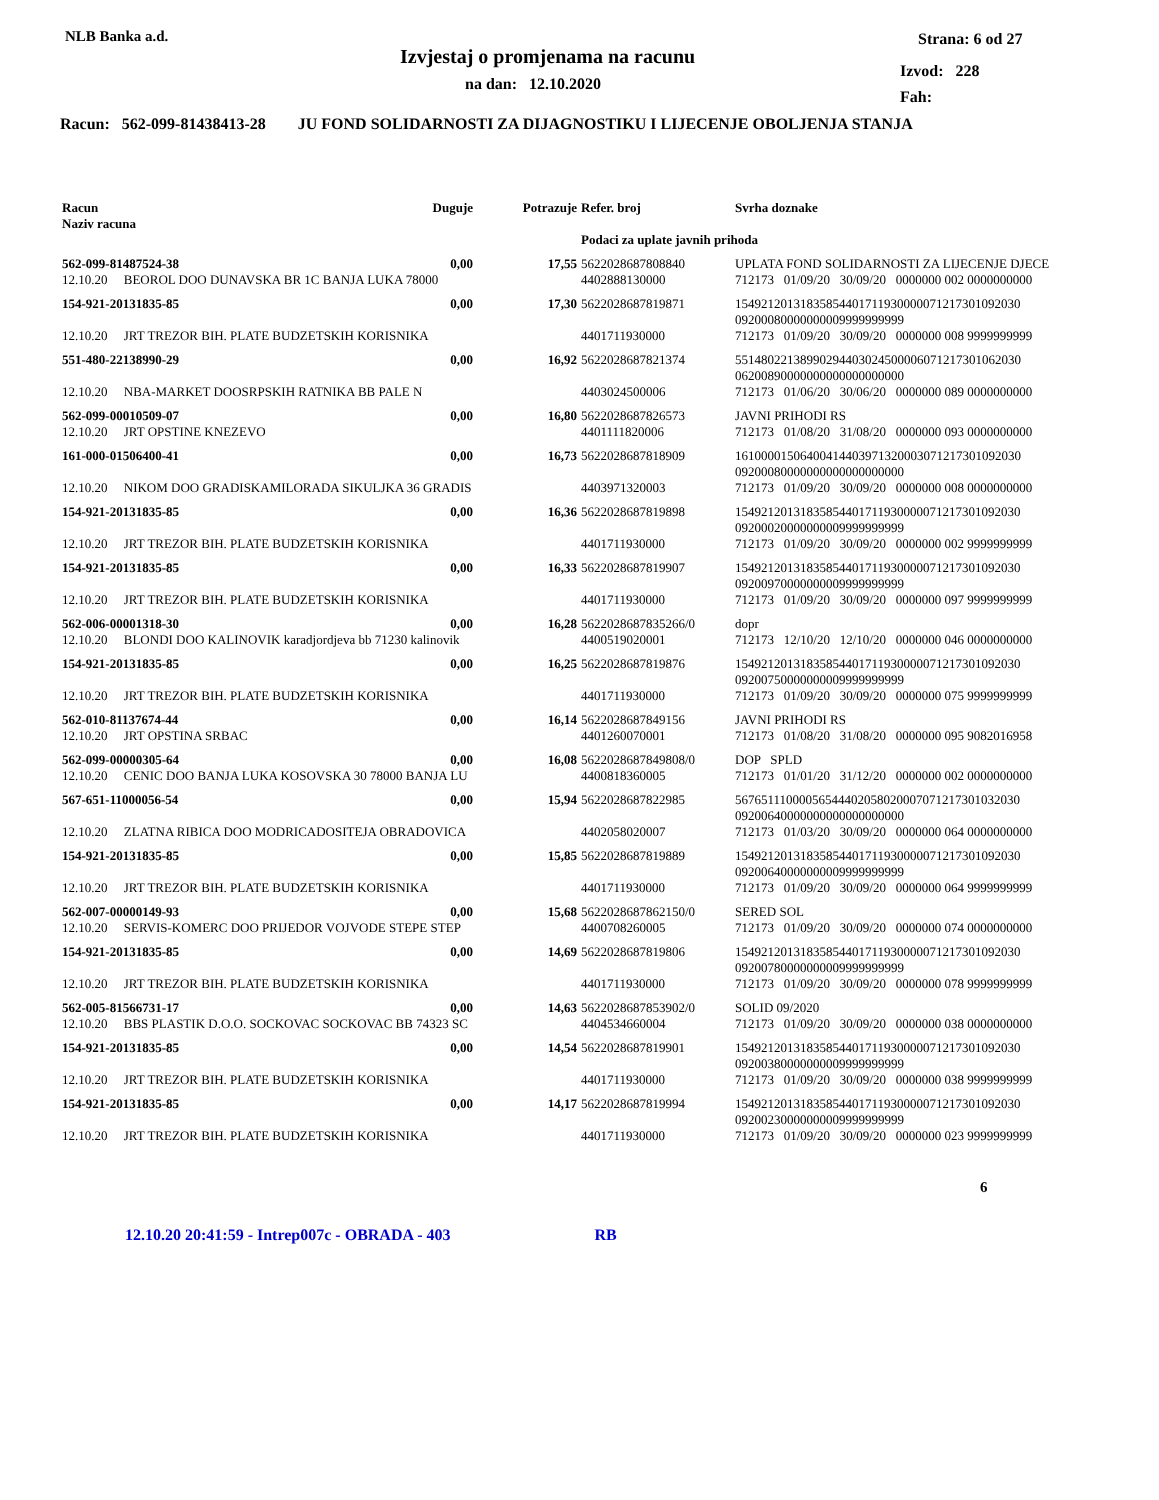NLB Banka a.d.
Izvjestaj o promjenama na racunu
na dan: 12.10.2020
Strana: 6 od 27
Izvod: 228
Fah:
Racun: 562-099-81438413-28 JU FOND SOLIDARNOSTI ZA DIJAGNOSTIKU I LIJECENJE OBOLJENJA STANJA
| Racun Naziv racuna | Duguje | Potrazuje | Refer. broj | Svrha doznake |
| | | | Podaci za uplate javnih prihoda | |
| 562-099-81487524-38 | 0,00 | 17,55 | 5622028687808840 | UPLATA FOND SOLIDARNOSTI ZA LIJECENJE DJECE |
| 12.10.20 BEOROL DOO DUNAVSKA BR 1C BANJA LUKA 78000 | | | 4402888130000 | 712173 01/09/20 30/09/20 0000000 002 0000000000 |
| 154-921-20131835-85 | 0,00 | 17,30 | 5622028687819871 | 15492120131835854401711930000071217301092030 09200080000000009999999999 |
| 12.10.20 JRT TREZOR BIH. PLATE BUDZETSKIH KORISNIKA | | | 4401711930000 | 712173 01/09/20 30/09/20 0000000 008 9999999999 |
| 551-480-22138990-29 | 0,00 | 16,92 | 5622028687821374 | 55148022138990294403024500006071217301062030 06200890000000000000000000 |
| 12.10.20 NBA-MARKET DOOSRPSKIH RATNIKA BB PALE N | | | 4403024500006 | 712173 01/06/20 30/06/20 0000000 089 0000000000 |
| 562-099-00010509-07 | 0,00 | 16,80 | 5622028687826573 | JAVNI PRIHODI RS |
| 12.10.20 JRT OPSTINE KNEZEVO | | | 4401111820006 | 712173 01/08/20 31/08/20 0000000 093 0000000000 |
| 161-000-01506400-41 | 0,00 | 16,73 | 5622028687818909 | 16100001506400414403971320003071217301092030 09200080000000000000000000 |
| 12.10.20 NIKOM DOO GRADISKAMILORADA SIKULJKA 36 GRADIS | | | 4403971320003 | 712173 01/09/20 30/09/20 0000000 008 0000000000 |
| 154-921-20131835-85 | 0,00 | 16,36 | 5622028687819898 | 15492120131835854401711930000071217301092030 09200020000000009999999999 |
| 12.10.20 JRT TREZOR BIH. PLATE BUDZETSKIH KORISNIKA | | | 4401711930000 | 712173 01/09/20 30/09/20 0000000 002 9999999999 |
| 154-921-20131835-85 | 0,00 | 16,33 | 5622028687819907 | 15492120131835854401711930000071217301092030 09200970000000009999999999 |
| 12.10.20 JRT TREZOR BIH. PLATE BUDZETSKIH KORISNIKA | | | 4401711930000 | 712173 01/09/20 30/09/20 0000000 097 9999999999 |
| 562-006-00001318-30 | 0,00 | 16,28 | 5622028687835266/0 | dopr |
| 12.10.20 BLONDI DOO KALINOVIK karadjordjeva bb 71230 kalinovik | | | 4400519020001 | 712173 12/10/20 12/10/20 0000000 046 0000000000 |
| 154-921-20131835-85 | 0,00 | 16,25 | 5622028687819876 | 15492120131835854401711930000071217301092030 09200750000000009999999999 |
| 12.10.20 JRT TREZOR BIH. PLATE BUDZETSKIH KORISNIKA | | | 4401711930000 | 712173 01/09/20 30/09/20 0000000 075 9999999999 |
| 562-010-81137674-44 | 0,00 | 16,14 | 5622028687849156 | JAVNI PRIHODI RS |
| 12.10.20 JRT OPSTINA SRBAC | | | 4401260070001 | 712173 01/08/20 31/08/20 0000000 095 9082016958 |
| 562-099-00000305-64 | 0,00 | 16,08 | 5622028687849808/0 | DOP SPLD |
| 12.10.20 CENIC DOO BANJA LUKA KOSOVSKA 30 78000 BANJA LU | | | 4400818360005 | 712173 01/01/20 31/12/20 0000000 002 0000000000 |
| 567-651-11000056-54 | 0,00 | 15,94 | 5622028687822985 | 56765111000056544402058020007071217301032030 09200640000000000000000000 |
| 12.10.20 ZLATNA RIBICA DOO MODRICADOSITEJA OBRADOVICA | | | 4402058020007 | 712173 01/03/20 30/09/20 0000000 064 0000000000 |
| 154-921-20131835-85 | 0,00 | 15,85 | 5622028687819889 | 15492120131835854401711930000071217301092030 09200640000000009999999999 |
| 12.10.20 JRT TREZOR BIH. PLATE BUDZETSKIH KORISNIKA | | | 4401711930000 | 712173 01/09/20 30/09/20 0000000 064 9999999999 |
| 562-007-00000149-93 | 0,00 | 15,68 | 5622028687862150/0 | SERED SOL |
| 12.10.20 SERVIS-KOMERC DOO PRIJEDOR VOJVODE STEPE STEP | | | 4400708260005 | 712173 01/09/20 30/09/20 0000000 074 0000000000 |
| 154-921-20131835-85 | 0,00 | 14,69 | 5622028687819806 | 15492120131835854401711930000071217301092030 09200780000000009999999999 |
| 12.10.20 JRT TREZOR BIH. PLATE BUDZETSKIH KORISNIKA | | | 4401711930000 | 712173 01/09/20 30/09/20 0000000 078 9999999999 |
| 562-005-81566731-17 | 0,00 | 14,63 | 5622028687853902/0 | SOLID 09/2020 |
| 12.10.20 BBS PLASTIK D.O.O. SOCKOVAC SOCKOVAC BB 74323 SC | | | 4404534660004 | 712173 01/09/20 30/09/20 0000000 038 0000000000 |
| 154-921-20131835-85 | 0,00 | 14,54 | 5622028687819901 | 15492120131835854401711930000071217301092030 09200380000000009999999999 |
| 12.10.20 JRT TREZOR BIH. PLATE BUDZETSKIH KORISNIKA | | | 4401711930000 | 712173 01/09/20 30/09/20 0000000 038 9999999999 |
| 154-921-20131835-85 | 0,00 | 14,17 | 5622028687819994 | 15492120131835854401711930000071217301092030 09200230000000009999999999 |
| 12.10.20 JRT TREZOR BIH. PLATE BUDZETSKIH KORISNIKA | | | 4401711930000 | 712173 01/09/20 30/09/20 0000000 023 9999999999 |
6
12.10.20 20:41:59 - Intrep007c - OBRADA - 403 RB